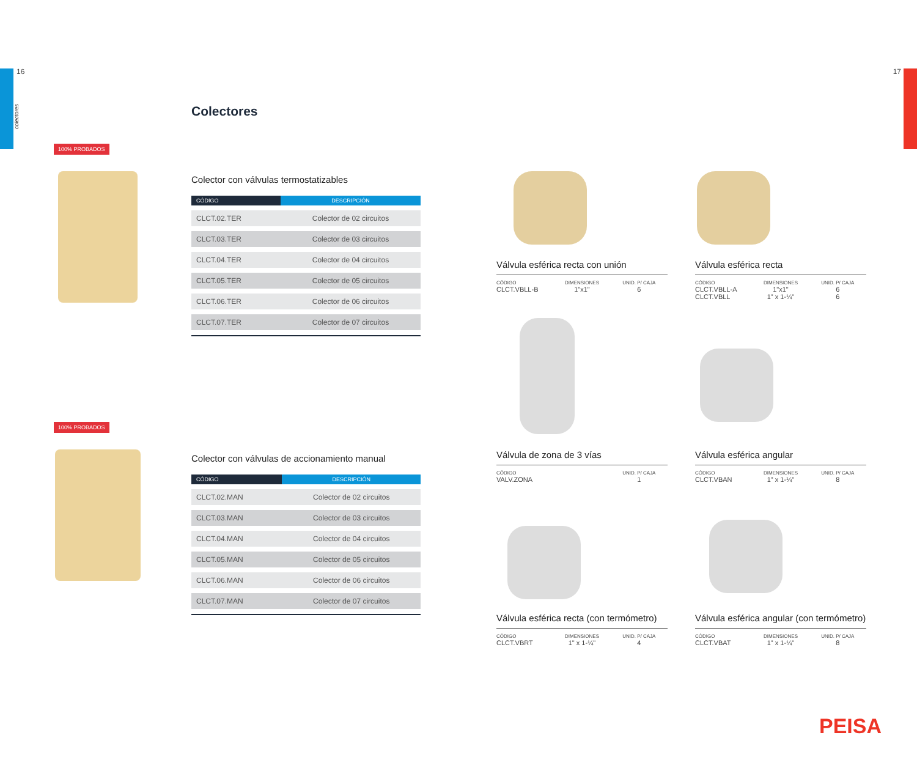16 17
colectores
Colectores
100% PROBADOS
Colector con válvulas termostatizables
| CÓDIGO | DESCRIPCIÓN |
| --- | --- |
| CLCT.02.TER | Colector de 02 circuitos |
| CLCT.03.TER | Colector de 03 circuitos |
| CLCT.04.TER | Colector de 04 circuitos |
| CLCT.05.TER | Colector de 05 circuitos |
| CLCT.06.TER | Colector de 06 circuitos |
| CLCT.07.TER | Colector de 07 circuitos |
100% PROBADOS
Colector con válvulas de accionamiento manual
| CÓDIGO | DESCRIPCIÓN |
| --- | --- |
| CLCT.02.MAN | Colector de 02 circuitos |
| CLCT.03.MAN | Colector de 03 circuitos |
| CLCT.04.MAN | Colector de 04 circuitos |
| CLCT.05.MAN | Colector de 05 circuitos |
| CLCT.06.MAN | Colector de 06 circuitos |
| CLCT.07.MAN | Colector de 07 circuitos |
Válvula esférica recta con unión
CÓDIGO
CLCT.VBLL-B
DIMENSIONES
1"x1"
UNID. P/ CAJA
6
Válvula esférica recta
CÓDIGO
CLCT.VBLL-A
CLCT.VBLL
DIMENSIONES
1"x1"
1" x 1-¼"
UNID. P/ CAJA
6
6
Válvula de zona de 3 vías
CÓDIGO
VALV.ZONA
UNID. P/ CAJA
1
Válvula esférica angular
CÓDIGO
CLCT.VBAN
DIMENSIONES
1" x 1-¼"
UNID. P/ CAJA
8
Válvula esférica recta (con termómetro)
CÓDIGO
CLCT.VBRT
DIMENSIONES
1" x 1-¼"
UNID. P/ CAJA
4
Válvula esférica angular (con termómetro)
CÓDIGO
CLCT.VBAT
DIMENSIONES
1" x 1-¼"
UNID. P/ CAJA
8
PEISA